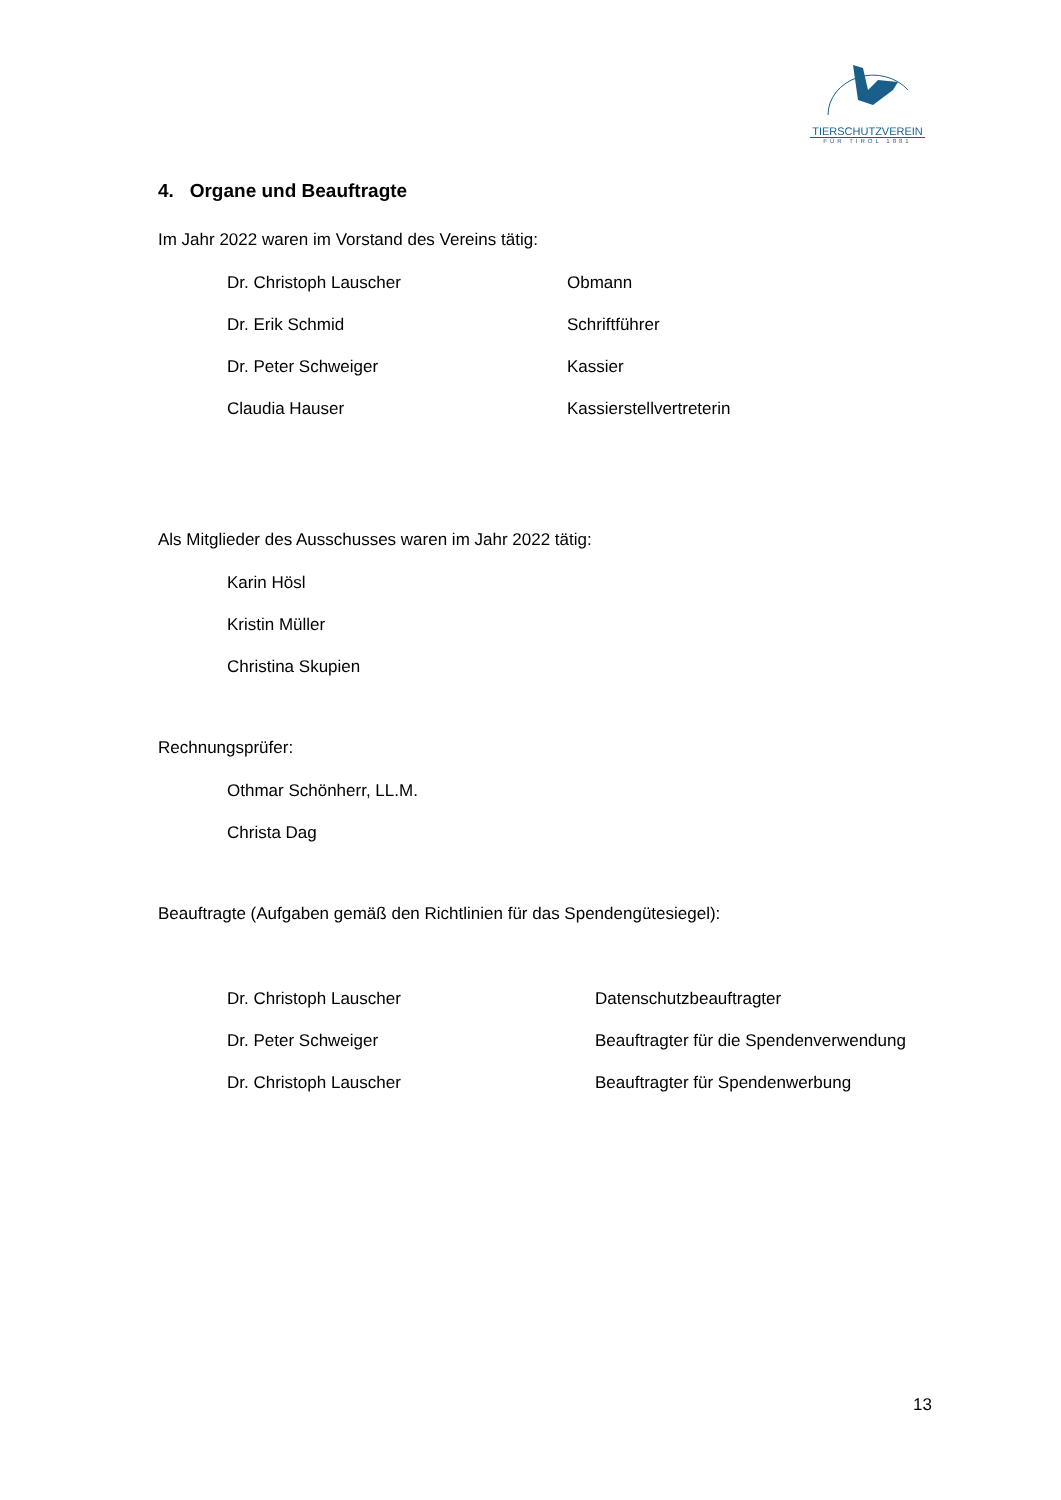TIERSCHUTZVEREIN
FÜR TIROL 1881
4. Organe und Beauftragte
Im Jahr 2022 waren im Vorstand des Vereins tätig:
Dr. Christoph Lauscher Obmann
Dr. Erik Schmid Schriftführer
Dr. Peter Schweiger Kassier
Claudia Hauser Kassierstellvertreterin
Als Mitglieder des Ausschusses waren im Jahr 2022 tätig:
Karin Hösl
Kristin Müller
Christina Skupien
Rechnungsprüfer:
Othmar Schönherr, LL.M.
Christa Dag
Beauftragte (Aufgaben gemäß den Richtlinien für das Spendengütesiegel):
Dr. Christoph Lauscher Datenschutzbeauftragter
Dr. Peter Schweiger Beauftragter für die Spendenverwendung
Dr. Christoph Lauscher Beauftragter für Spendenwerbung
13